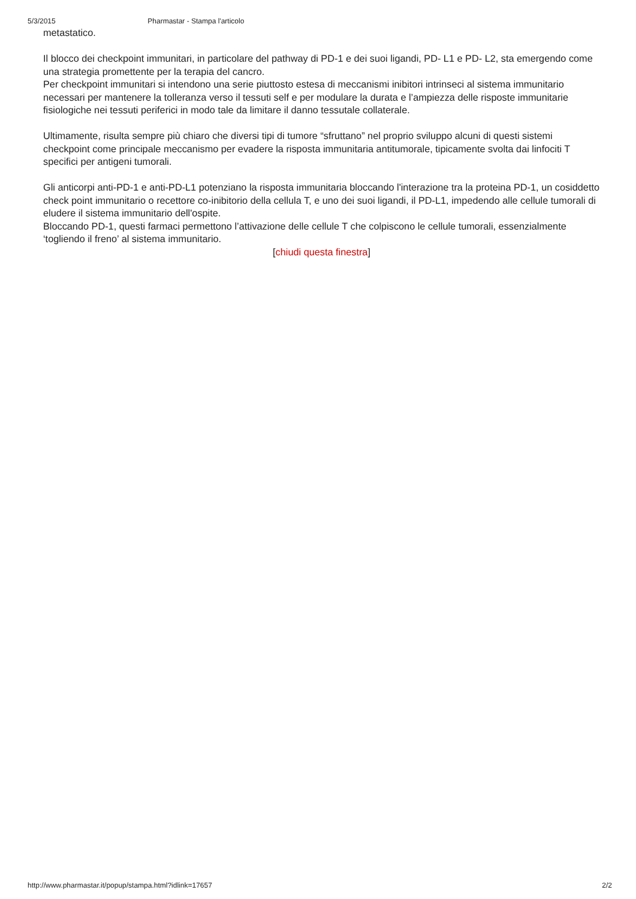5/3/2015 Pharmastar - Stampa l'articolo
metastatico.
Il blocco dei checkpoint immunitari, in particolare del pathway di PD-1 e dei suoi ligandi, PD- L1 e PD- L2, sta emergendo come una strategia promettente per la terapia del cancro.
Per checkpoint immunitari si intendono una serie piuttosto estesa di meccanismi inibitori intrinseci al sistema immunitario necessari per mantenere la tolleranza verso il tessuti self e per modulare la durata e l’ampiezza delle risposte immunitarie fisiologiche nei tessuti periferici in modo tale da limitare il danno tessutale collaterale.
Ultimamente, risulta sempre più chiaro che diversi tipi di tumore “sfruttano” nel proprio sviluppo alcuni di questi sistemi checkpoint come principale meccanismo per evadere la risposta immunitaria antitumorale, tipicamente svolta dai linfociti T specifici per antigeni tumorali.
Gli anticorpi anti-PD-1 e anti-PD-L1 potenziano la risposta immunitaria bloccando l'interazione tra la proteina PD-1, un cosiddetto check point immunitario o recettore co-inibitorio della cellula T, e uno dei suoi ligandi, il PD-L1, impedendo alle cellule tumorali di eludere il sistema immunitario dell'ospite.
Bloccando PD-1, questi farmaci permettono l’attivazione delle cellule T che colpiscono le cellule tumorali, essenzialmente ‘togliendo il freno’ al sistema immunitario.
[chiudi questa finestra]
http://www.pharmastar.it/popup/stampa.html?idlink=17657 2/2